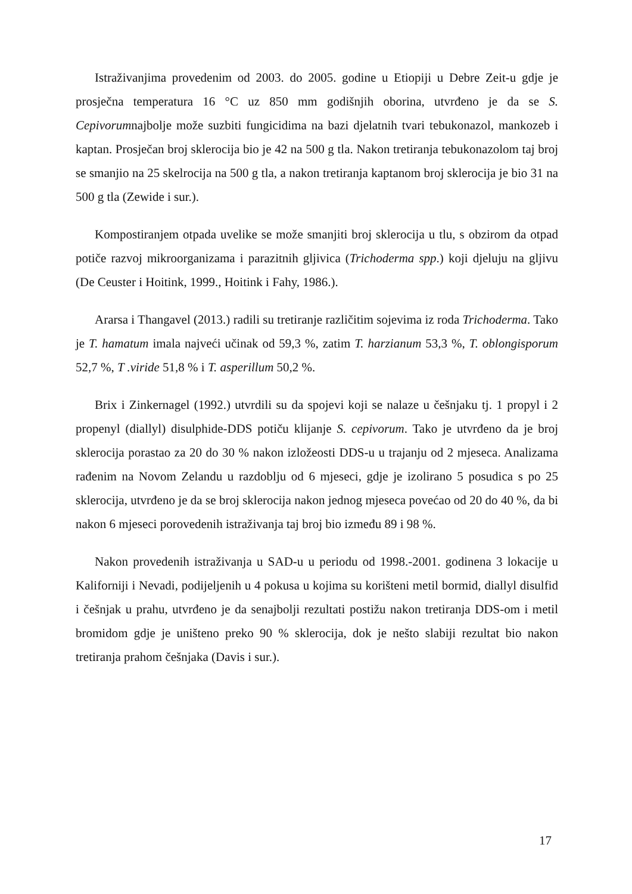Istraživanjima provedenim od 2003. do 2005. godine u Etiopiji u Debre Zeit-u gdje je prosječna temperatura 16 °C uz 850 mm godišnjih oborina, utvrđeno je da se S. Cepivorumnajbolje može suzbiti fungicidima na bazi djelatnih tvari tebukonazol, mankozeb i kaptan. Prosječan broj sklerocija bio je 42 na 500 g tla. Nakon tretiranja tebukonazolom taj broj se smanjio na 25 skelrocija na 500 g tla, a nakon tretiranja kaptanom broj sklerocija je bio 31 na 500 g tla (Zewide i sur.).
Kompostiranjem otpada uvelike se može smanjiti broj sklerocija u tlu, s obzirom da otpad potiče razvoj mikroorganizama i parazitnih gljivica (Trichoderma spp.) koji djeluju na gljivu (De Ceuster i Hoitink, 1999., Hoitink i Fahy, 1986.).
Ararsa i Thangavel (2013.) radili su tretiranje različitim sojevima iz roda Trichoderma. Tako je T. hamatum imala najveći učinak od 59,3 %, zatim T. harzianum 53,3 %, T. oblongisporum 52,7 %, T .viride 51,8 % i T. asperillum 50,2 %.
Brix i Zinkernagel (1992.) utvrdili su da spojevi koji se nalaze u češnjaku tj. 1 propyl i 2 propenyl (diallyl) disulphide-DDS potiču klijanje S. cepivorum. Tako je utvrđeno da je broj sklerocija porastao za 20 do 30 % nakon izložeosti DDS-u u trajanju od 2 mjeseca. Analizama rađenim na Novom Zelandu u razdoblju od 6 mjeseci, gdje je izolirano 5 posudica s po 25 sklerocija, utvrđeno je da se broj sklerocija nakon jednog mjeseca povećao od 20 do 40 %, da bi nakon 6 mjeseci porovedenih istraživanja taj broj bio između 89 i 98 %.
Nakon provedenih istraživanja u SAD-u u periodu od 1998.-2001. godinena 3 lokacije u Kaliforniji i Nevadi, podijeljenih u 4 pokusa u kojima su korišteni metil bormid, diallyl disulfid i češnjak u prahu, utvrđeno je da senajbolji rezultati postižu nakon tretiranja DDS-om i metil bromidom gdje je uništeno preko 90 % sklerocija, dok je nešto slabiji rezultat bio nakon tretiranja prahom češnjaka (Davis i sur.).
17